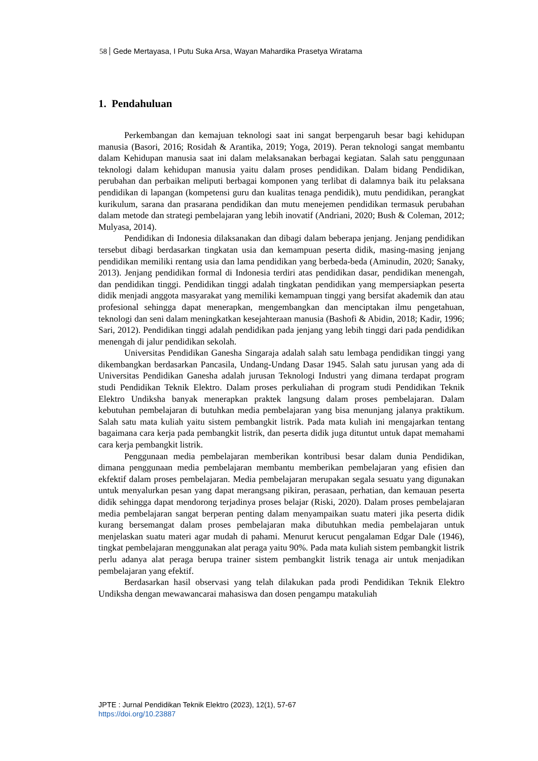58 Gede Mertayasa, I Putu Suka Arsa, Wayan Mahardika Prasetya Wiratama
1. Pendahuluan
Perkembangan dan kemajuan teknologi saat ini sangat berpengaruh besar bagi kehidupan manusia (Basori, 2016; Rosidah & Arantika, 2019; Yoga, 2019). Peran teknologi sangat membantu dalam Kehidupan manusia saat ini dalam melaksanakan berbagai kegiatan. Salah satu penggunaan teknologi dalam kehidupan manusia yaitu dalam proses pendidikan. Dalam bidang Pendidikan, perubahan dan perbaikan meliputi berbagai komponen yang terlibat di dalamnya baik itu pelaksana pendidikan di lapangan (kompetensi guru dan kualitas tenaga pendidik), mutu pendidikan, perangkat kurikulum, sarana dan prasarana pendidikan dan mutu menejemen pendidikan termasuk perubahan dalam metode dan strategi pembelajaran yang lebih inovatif (Andriani, 2020; Bush & Coleman, 2012; Mulyasa, 2014).
Pendidikan di Indonesia dilaksanakan dan dibagi dalam beberapa jenjang. Jenjang pendidikan tersebut dibagi berdasarkan tingkatan usia dan kemampuan peserta didik, masing-masing jenjang pendidikan memiliki rentang usia dan lama pendidikan yang berbeda-beda (Aminudin, 2020; Sanaky, 2013). Jenjang pendidikan formal di Indonesia terdiri atas pendidikan dasar, pendidikan menengah, dan pendidikan tinggi. Pendidikan tinggi adalah tingkatan pendidikan yang mempersiapkan peserta didik menjadi anggota masyarakat yang memiliki kemampuan tinggi yang bersifat akademik dan atau profesional sehingga dapat menerapkan, mengembangkan dan menciptakan ilmu pengetahuan, teknologi dan seni dalam meningkatkan kesejahteraan manusia (Bashofi & Abidin, 2018; Kadir, 1996; Sari, 2012). Pendidikan tinggi adalah pendidikan pada jenjang yang lebih tinggi dari pada pendidikan menengah di jalur pendidikan sekolah.
Universitas Pendidikan Ganesha Singaraja adalah salah satu lembaga pendidikan tinggi yang dikembangkan berdasarkan Pancasila, Undang-Undang Dasar 1945. Salah satu jurusan yang ada di Universitas Pendidikan Ganesha adalah jurusan Teknologi Industri yang dimana terdapat program studi Pendidikan Teknik Elektro. Dalam proses perkuliahan di program studi Pendidikan Teknik Elektro Undiksha banyak menerapkan praktek langsung dalam proses pembelajaran. Dalam kebutuhan pembelajaran di butuhkan media pembelajaran yang bisa menunjang jalanya praktikum. Salah satu mata kuliah yaitu sistem pembangkit listrik. Pada mata kuliah ini mengajarkan tentang bagaimana cara kerja pada pembangkit listrik, dan peserta didik juga dituntut untuk dapat memahami cara kerja pembangkit listrik.
Penggunaan media pembelajaran memberikan kontribusi besar dalam dunia Pendidikan, dimana penggunaan media pembelajaran membantu memberikan pembelajaran yang efisien dan ekfektif dalam proses pembelajaran. Media pembelajaran merupakan segala sesuatu yang digunakan untuk menyalurkan pesan yang dapat merangsang pikiran, perasaan, perhatian, dan kemauan peserta didik sehingga dapat mendorong terjadinya proses belajar (Riski, 2020). Dalam proses pembelajaran media pembelajaran sangat berperan penting dalam menyampaikan suatu materi jika peserta didik kurang bersemangat dalam proses pembelajaran maka dibutuhkan media pembelajaran untuk menjelaskan suatu materi agar mudah di pahami. Menurut kerucut pengalaman Edgar Dale (1946), tingkat pembelajaran menggunakan alat peraga yaitu 90%. Pada mata kuliah sistem pembangkit listrik perlu adanya alat peraga berupa trainer sistem pembangkit listrik tenaga air untuk menjadikan pembelajaran yang efektif.
Berdasarkan hasil observasi yang telah dilakukan pada prodi Pendidikan Teknik Elektro Undiksha dengan mewawancarai mahasiswa dan dosen pengampu matakuliah
JPTE : Jurnal Pendidikan Teknik Elektro (2023), 12(1), 57-67
https://doi.org/10.23887